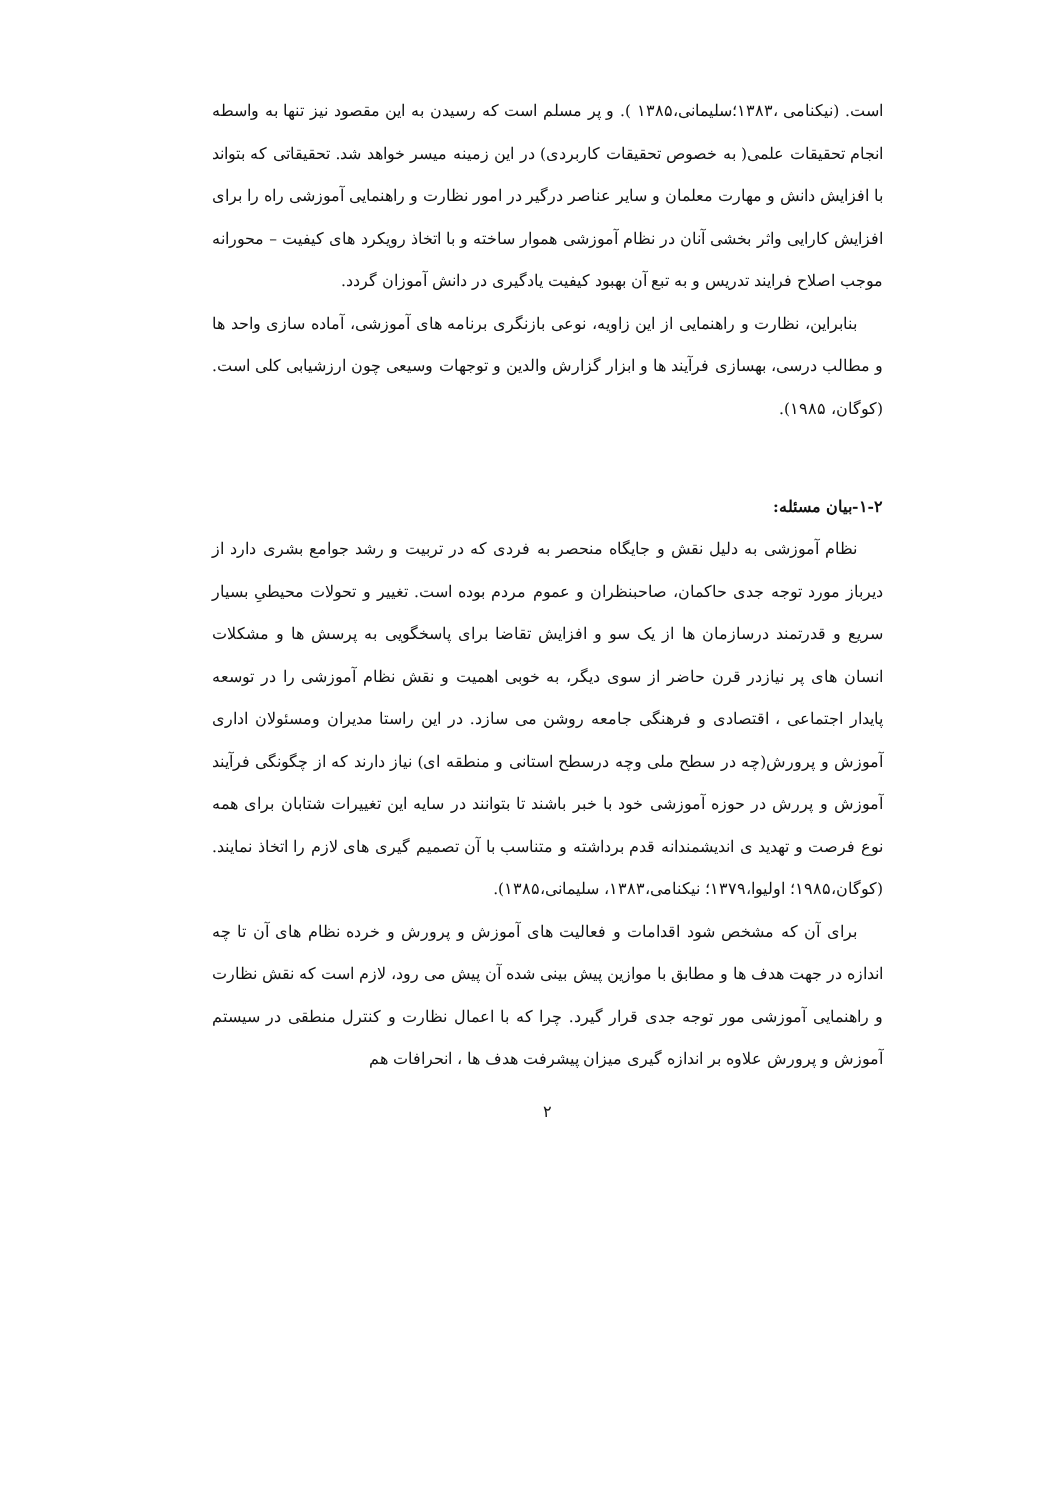است. (نیکنامی ،۱۳۸۳؛سلیمانی،۱۳۸۵ ). و پر مسلم است که رسیدن به این مقصود نیز تنها به واسطه انجام تحقیقات علمی( به خصوص تحقیقات کاربردی) در این زمینه میسر خواهد شد. تحقیقاتی که بتواند با افزایش دانش و مهارت معلمان و سایر عناصر درگیر در امور نظارت و راهنمایی آموزشی راه را برای افزایش کارایی واثر بخشی آنان در نظام آموزشی هموار ساخته و با اتخاذ رویکرد های کیفیت – محورانه موجب اصلاح فرایند تدریس و به تبع آن بهبود کیفیت یادگیری در دانش آموزان گردد.
بنابراین، نظارت و راهنمایی از این زاویه، نوعی بازنگری برنامه های آموزشی، آماده سازی واحد ها و مطالب درسی، بهسازی فرآیند ها و ابزار گزارش والدین و توجهات وسیعی چون ارزشیابی کلی است. (کوگان، ۱۹۸۵).
۱-۲-بیان مسئله:
نظام آموزشی به دلیل نقش و جایگاه منحصر به فردی که در تربیت و رشد جوامع بشری دارد از دیرباز مورد توجه جدی حاکمان، صاحبنظران و عموم مردم بوده است. تغییر و تحولات محیطیِ بسیار سریع و قدرتمند درسازمان ها از یک سو و افزایش تقاضا برای پاسخگویی به پرسش ها و مشکلات انسان های پر نیازدر قرن حاضر از سوی دیگر، به خوبی اهمیت و نقش نظام آموزشی را در توسعه پایدار اجتماعی ، اقتصادی و فرهنگی جامعه روشن می سازد. در این راستا مدیران ومسئولان اداری آموزش و پرورش(چه در سطح ملی وچه درسطح استانی و منطقه ای) نیاز دارند که از چگونگی فرآیند آموزش و پررش در حوزه آموزشی خود با خبر باشند تا بتوانند در سایه این تغییرات شتابان برای همه نوع فرصت و تهدید ی اندیشمندانه قدم برداشته و متناسب با آن تصمیم گیری های لازم را اتخاذ نمایند. (کوگان،۱۹۸۵؛ اولیوا،۱۳۷۹؛ نیکنامی،۱۳۸۳، سلیمانی،۱۳۸۵).
برای آن که مشخص شود اقدامات و فعالیت های آموزش و پرورش و خرده نظام های آن تا چه اندازه در جهت هدف ها و مطابق با موازین پیش بینی شده آن پیش می رود، لازم است که نقش نظارت و راهنمایی آموزشی مور توجه جدی قرار گیرد. چرا که با اعمال نظارت و کنترل منطقی در سیستم آموزش و پرورش علاوه بر اندازه گیری میزان پیشرفت هدف ها ، انحرافات هم
۲